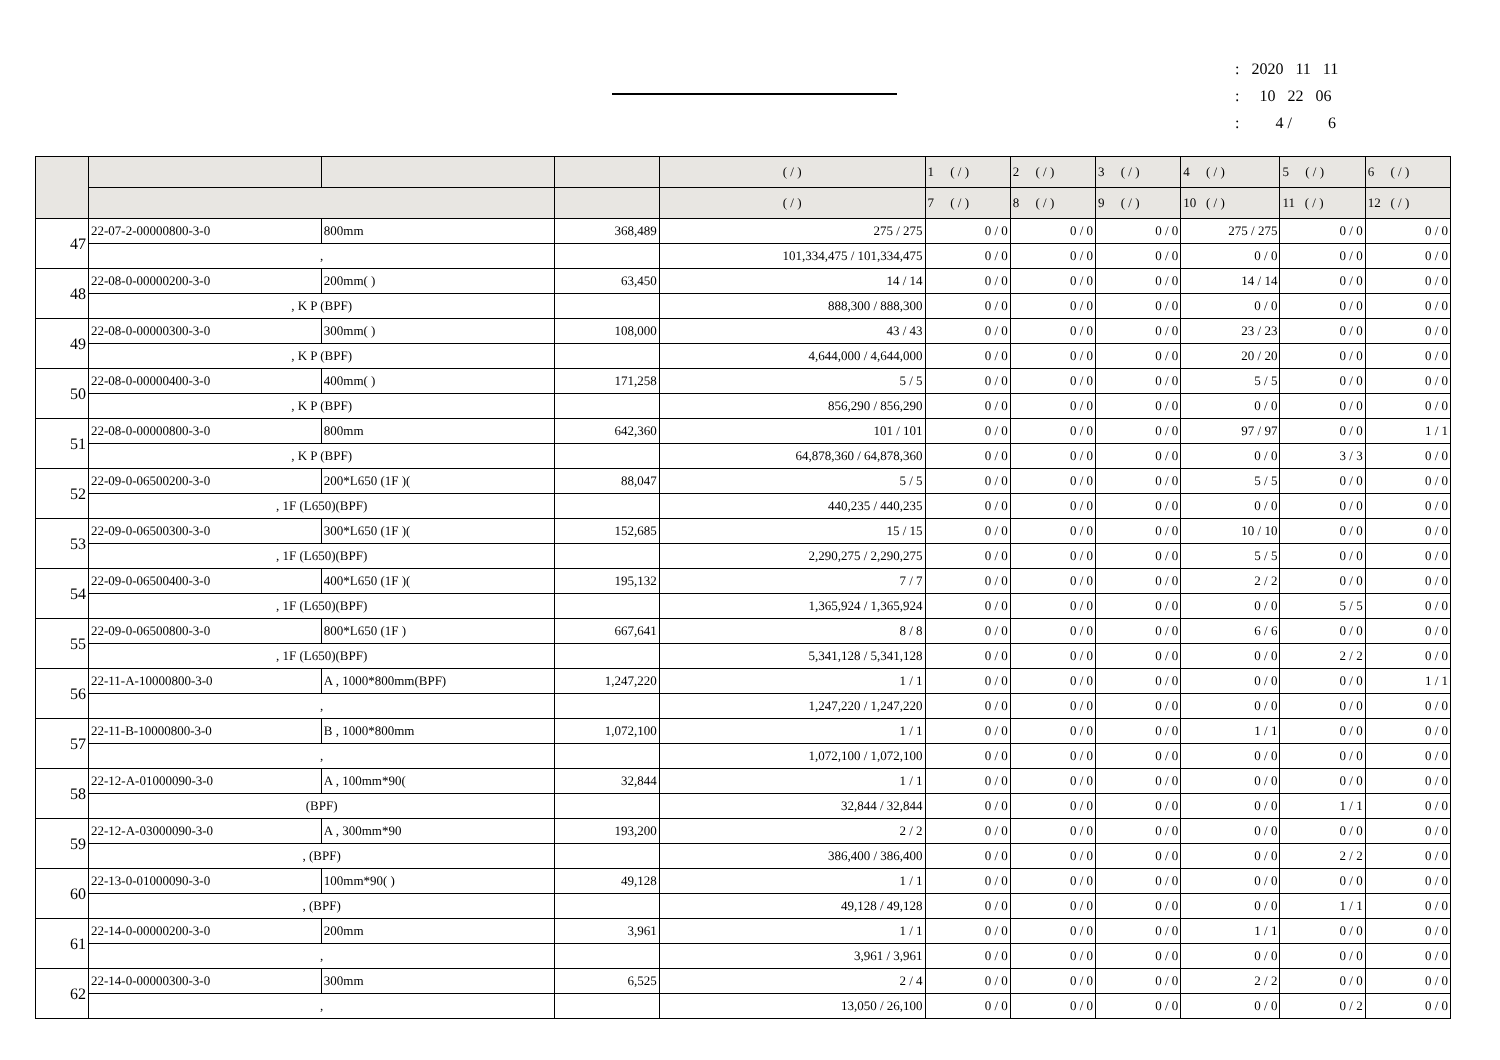: 2020 11 11
: 10 22 06
: 4 / 6
| | | | | ( / ) | 1 ( / ) | 2 ( / ) | 3 ( / ) | 4 ( / ) | 5 ( / ) | 6 ( / ) |
| --- | --- | --- | --- | --- | --- | --- | --- | --- | --- | --- |
| | | | | ( / ) | 7 ( / ) | 8 ( / ) | 9 ( / ) | 10 ( / ) | 11 ( / ) | 12 ( / ) |
| 47 | 22-07-2-00000800-3-0 | 800mm | 368,489 | 275 / 275 | 0 / 0 | 0 / 0 | 0 / 0 | 275 / 275 | 0 / 0 | 0 / 0 |
| | , | | | 101,334,475 / 101,334,475 | 0 / 0 | 0 / 0 | 0 / 0 | 0 / 0 | 0 / 0 | 0 / 0 |
| 48 | 22-08-0-00000200-3-0 | 200mm( ) | 63,450 | 14 / 14 | 0 / 0 | 0 / 0 | 0 / 0 | 14 / 14 | 0 / 0 | 0 / 0 |
| | , K P (BPF) | | | 888,300 / 888,300 | 0 / 0 | 0 / 0 | 0 / 0 | 0 / 0 | 0 / 0 | 0 / 0 |
| 49 | 22-08-0-00000300-3-0 | 300mm( ) | 108,000 | 43 / 43 | 0 / 0 | 0 / 0 | 0 / 0 | 23 / 23 | 0 / 0 | 0 / 0 |
| | , K P (BPF) | | | 4,644,000 / 4,644,000 | 0 / 0 | 0 / 0 | 0 / 0 | 20 / 20 | 0 / 0 | 0 / 0 |
| 50 | 22-08-0-00000400-3-0 | 400mm( ) | 171,258 | 5 / 5 | 0 / 0 | 0 / 0 | 0 / 0 | 5 / 5 | 0 / 0 | 0 / 0 |
| | , K P (BPF) | | | 856,290 / 856,290 | 0 / 0 | 0 / 0 | 0 / 0 | 0 / 0 | 0 / 0 | 0 / 0 |
| 51 | 22-08-0-00000800-3-0 | 800mm | 642,360 | 101 / 101 | 0 / 0 | 0 / 0 | 0 / 0 | 97 / 97 | 0 / 0 | 1 / 1 |
| | , K P (BPF) | | | 64,878,360 / 64,878,360 | 0 / 0 | 0 / 0 | 0 / 0 | 0 / 0 | 3 / 3 | 0 / 0 |
| 52 | 22-09-0-06500200-3-0 | 200*L650 (1F )( | 88,047 | 5 / 5 | 0 / 0 | 0 / 0 | 0 / 0 | 5 / 5 | 0 / 0 | 0 / 0 |
| | , 1F (L650)(BPF) | | | 440,235 / 440,235 | 0 / 0 | 0 / 0 | 0 / 0 | 0 / 0 | 0 / 0 | 0 / 0 |
| 53 | 22-09-0-06500300-3-0 | 300*L650 (1F )( | 152,685 | 15 / 15 | 0 / 0 | 0 / 0 | 0 / 0 | 10 / 10 | 0 / 0 | 0 / 0 |
| | , 1F (L650)(BPF) | | | 2,290,275 / 2,290,275 | 0 / 0 | 0 / 0 | 0 / 0 | 5 / 5 | 0 / 0 | 0 / 0 |
| 54 | 22-09-0-06500400-3-0 | 400*L650 (1F )( | 195,132 | 7 / 7 | 0 / 0 | 0 / 0 | 0 / 0 | 2 / 2 | 0 / 0 | 0 / 0 |
| | , 1F (L650)(BPF) | | | 1,365,924 / 1,365,924 | 0 / 0 | 0 / 0 | 0 / 0 | 0 / 0 | 5 / 5 | 0 / 0 |
| 55 | 22-09-0-06500800-3-0 | 800*L650 (1F ) | 667,641 | 8 / 8 | 0 / 0 | 0 / 0 | 0 / 0 | 6 / 6 | 0 / 0 | 0 / 0 |
| | , 1F (L650)(BPF) | | | 5,341,128 / 5,341,128 | 0 / 0 | 0 / 0 | 0 / 0 | 0 / 0 | 2 / 2 | 0 / 0 |
| 56 | 22-11-A-10000800-3-0 | A , 1000*800mm(BPF) | 1,247,220 | 1 / 1 | 0 / 0 | 0 / 0 | 0 / 0 | 0 / 0 | 0 / 0 | 1 / 1 |
| | , | | | 1,247,220 / 1,247,220 | 0 / 0 | 0 / 0 | 0 / 0 | 0 / 0 | 0 / 0 | 0 / 0 |
| 57 | 22-11-B-10000800-3-0 | B , 1000*800mm | 1,072,100 | 1 / 1 | 0 / 0 | 0 / 0 | 0 / 0 | 1 / 1 | 0 / 0 | 0 / 0 |
| | , | | | 1,072,100 / 1,072,100 | 0 / 0 | 0 / 0 | 0 / 0 | 0 / 0 | 0 / 0 | 0 / 0 |
| 58 | 22-12-A-01000090-3-0 | A , 100mm*90( | 32,844 | 1 / 1 | 0 / 0 | 0 / 0 | 0 / 0 | 0 / 0 | 0 / 0 | 0 / 0 |
| | (BPF) | | | 32,844 / 32,844 | 0 / 0 | 0 / 0 | 0 / 0 | 0 / 0 | 1 / 1 | 0 / 0 |
| 59 | 22-12-A-03000090-3-0 | A , 300mm*90 | 193,200 | 2 / 2 | 0 / 0 | 0 / 0 | 0 / 0 | 0 / 0 | 0 / 0 | 0 / 0 |
| | , (BPF) | | | 386,400 / 386,400 | 0 / 0 | 0 / 0 | 0 / 0 | 0 / 0 | 2 / 2 | 0 / 0 |
| 60 | 22-13-0-01000090-3-0 | 100mm*90( ) | 49,128 | 1 / 1 | 0 / 0 | 0 / 0 | 0 / 0 | 0 / 0 | 0 / 0 | 0 / 0 |
| | , (BPF) | | | 49,128 / 49,128 | 0 / 0 | 0 / 0 | 0 / 0 | 0 / 0 | 1 / 1 | 0 / 0 |
| 61 | 22-14-0-00000200-3-0 | 200mm | 3,961 | 1 / 1 | 0 / 0 | 0 / 0 | 0 / 0 | 1 / 1 | 0 / 0 | 0 / 0 |
| | , | | | 3,961 / 3,961 | 0 / 0 | 0 / 0 | 0 / 0 | 0 / 0 | 0 / 0 | 0 / 0 |
| 62 | 22-14-0-00000300-3-0 | 300mm | 6,525 | 2 / 4 | 0 / 0 | 0 / 0 | 0 / 0 | 2 / 2 | 0 / 0 | 0 / 0 |
| | , | | | 13,050 / 26,100 | 0 / 0 | 0 / 0 | 0 / 0 | 0 / 0 | 0 / 2 | 0 / 0 |